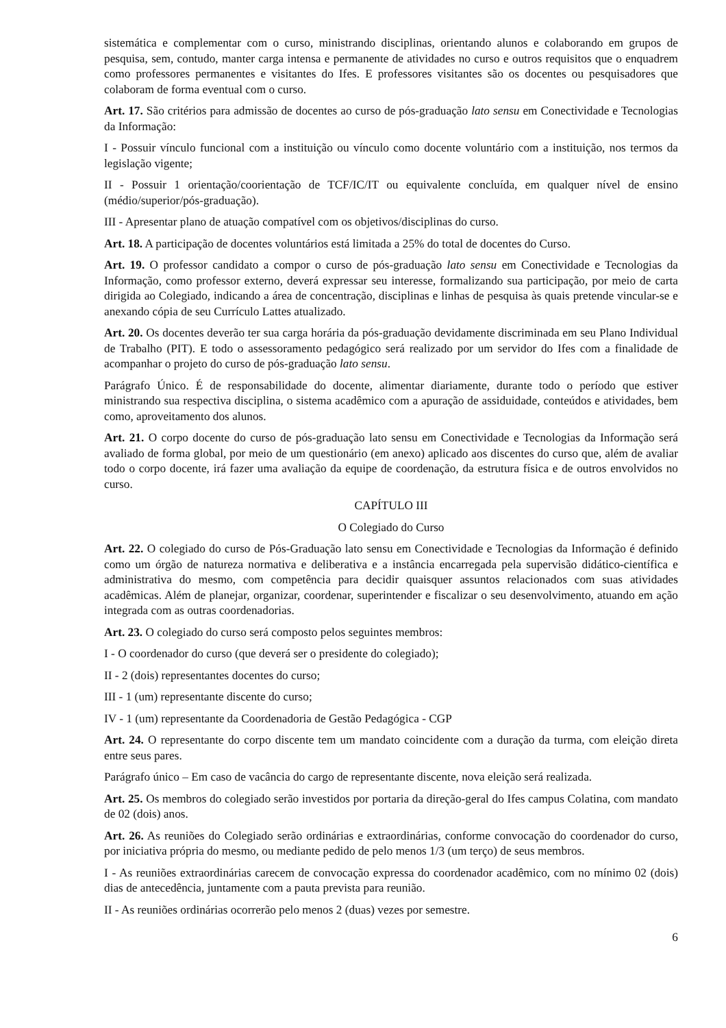sistemática e complementar com o curso, ministrando disciplinas, orientando alunos e colaborando em grupos de pesquisa, sem, contudo, manter carga intensa e permanente de atividades no curso e outros requisitos que o enquadrem como professores permanentes e visitantes do Ifes. E professores visitantes são os docentes ou pesquisadores que colaboram de forma eventual com o curso.
Art. 17. São critérios para admissão de docentes ao curso de pós-graduação lato sensu em Conectividade e Tecnologias da Informação:
I - Possuir vínculo funcional com a instituição ou vínculo como docente voluntário com a instituição, nos termos da legislação vigente;
II - Possuir 1 orientação/coorientação de TCF/IC/IT ou equivalente concluída, em qualquer nível de ensino (médio/superior/pós-graduação).
III - Apresentar plano de atuação compatível com os objetivos/disciplinas do curso.
Art. 18. A participação de docentes voluntários está limitada a 25% do total de docentes do Curso.
Art. 19. O professor candidato a compor o curso de pós-graduação lato sensu em Conectividade e Tecnologias da Informação, como professor externo, deverá expressar seu interesse, formalizando sua participação, por meio de carta dirigida ao Colegiado, indicando a área de concentração, disciplinas e linhas de pesquisa às quais pretende vincular-se e anexando cópia de seu Currículo Lattes atualizado.
Art. 20. Os docentes deverão ter sua carga horária da pós-graduação devidamente discriminada em seu Plano Individual de Trabalho (PIT). E todo o assessoramento pedagógico será realizado por um servidor do Ifes com a finalidade de acompanhar o projeto do curso de pós-graduação lato sensu.
Parágrafo Único. É de responsabilidade do docente, alimentar diariamente, durante todo o período que estiver ministrando sua respectiva disciplina, o sistema acadêmico com a apuração de assiduidade, conteúdos e atividades, bem como, aproveitamento dos alunos.
Art. 21. O corpo docente do curso de pós-graduação lato sensu em Conectividade e Tecnologias da Informação será avaliado de forma global, por meio de um questionário (em anexo) aplicado aos discentes do curso que, além de avaliar todo o corpo docente, irá fazer uma avaliação da equipe de coordenação, da estrutura física e de outros envolvidos no curso.
CAPÍTULO III
O Colegiado do Curso
Art. 22. O colegiado do curso de Pós-Graduação lato sensu em Conectividade e Tecnologias da Informação é definido como um órgão de natureza normativa e deliberativa e a instância encarregada pela supervisão didático-científica e administrativa do mesmo, com competência para decidir quaisquer assuntos relacionados com suas atividades acadêmicas. Além de planejar, organizar, coordenar, superintender e fiscalizar o seu desenvolvimento, atuando em ação integrada com as outras coordenadorias.
Art. 23. O colegiado do curso será composto pelos seguintes membros:
I - O coordenador do curso (que deverá ser o presidente do colegiado);
II - 2 (dois) representantes docentes do curso;
III - 1 (um) representante discente do curso;
IV - 1 (um) representante da Coordenadoria de Gestão Pedagógica - CGP
Art. 24. O representante do corpo discente tem um mandato coincidente com a duração da turma, com eleição direta entre seus pares.
Parágrafo único – Em caso de vacância do cargo de representante discente, nova eleição será realizada.
Art. 25. Os membros do colegiado serão investidos por portaria da direção-geral do Ifes campus Colatina, com mandato de 02 (dois) anos.
Art. 26. As reuniões do Colegiado serão ordinárias e extraordinárias, conforme convocação do coordenador do curso, por iniciativa própria do mesmo, ou mediante pedido de pelo menos 1/3 (um terço) de seus membros.
I - As reuniões extraordinárias carecem de convocação expressa do coordenador acadêmico, com no mínimo 02 (dois) dias de antecedência, juntamente com a pauta prevista para reunião.
II - As reuniões ordinárias ocorrerão pelo menos 2 (duas) vezes por semestre.
6